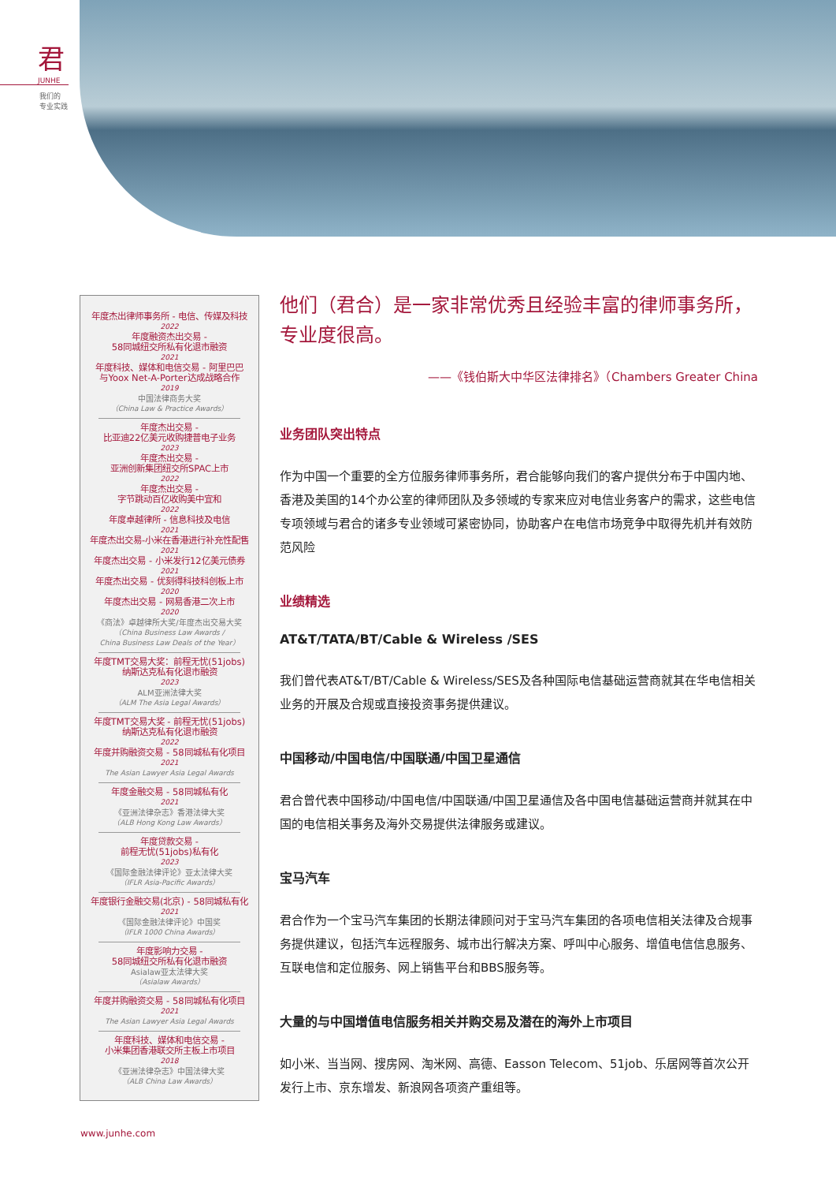君
JUNHE
我们的
专业实践
年度杰出律师事务所 - 电信、传媒及科技
2022
年度融资杰出交易 -
58同城纽交所私有化退市融资
2021
年度科技、媒体和电信交易 - 阿里巴巴
与Yoox Net-A-Porter达成战略合作
2019
中国法律商务大奖
（China Law & Practice Awards）
年度杰出交易 -
比亚迪22亿美元收购捷普电子业务
2023
年度杰出交易 -
亚洲创新集团纽交所SPAC上市
2022
年度杰出交易 -
字节跳动百亿收购美中宜和
2022
年度卓越律所 - 信息科技及电信
2021
年度杰出交易-小米在香港进行补充性配售
2021
年度杰出交易 - 小米发行12亿美元债券
2021
年度杰出交易 - 优刻得科技科创板上市
2020
年度杰出交易 - 网易香港二次上市
2020
《商法》卓越律所大奖/年度杰出交易大奖
（China Business Law Awards /
China Business Law Deals of the Year）
年度TMT交易大奖：前程无忧(51jobs)
纳斯达克私有化退市融资
2023
ALM亚洲法律大奖
（ALM The Asia Legal Awards）
年度TMT交易大奖 - 前程无忧(51jobs)
纳斯达克私有化退市融资
2022
年度并购融资交易 - 58同城私有化项目
2021
The Asian Lawyer Asia Legal Awards
年度金融交易 - 58同城私有化
2021
《亚洲法律杂志》香港法律大奖
（ALB Hong Kong Law Awards）
年度贷款交易 -
前程无忧(51jobs)私有化
2023
《国际金融法律评论》亚太法律大奖
（IFLR Asia-Pacific Awards）
年度银行金融交易(北京) - 58同城私有化
2021
《国际金融法律评论》中国奖
（IFLR 1000 China Awards）
年度影响力交易 -
58同城纽交所私有化退市融资
Asialaw亚太法律大奖
（Asialaw Awards）
年度并购融资交易 - 58同城私有化项目
2021
The Asian Lawyer Asia Legal Awards
年度科技、媒体和电信交易 -
小米集团香港联交所主板上市项目
2018
《亚洲法律杂志》中国法律大奖
（ALB China Law Awards）
他们（君合）是一家非常优秀且经验丰富的律师事务所，专业度很高。
——《钱伯斯大中华区法律排名》（Chambers Greater China
业务团队突出特点
作为中国一个重要的全方位服务律师事务所，君合能够向我们的客户提供分布于中国内地、香港及美国的14个办公室的律师团队及多领域的专家来应对电信业务客户的需求，这些电信专项领域与君合的诸多专业领域可紧密协同，协助客户在电信市场竞争中取得先机并有效防范风险
业绩精选
AT&T/TATA/BT/Cable & Wireless /SES
我们曾代表AT&T/BT/Cable & Wireless/SES及各种国际电信基础运营商就其在华电信相关业务的开展及合规或直接投资事务提供建议。
中国移动/中国电信/中国联通/中国卫星通信
君合曾代表中国移动/中国电信/中国联通/中国卫星通信及各中国电信基础运营商并就其在中国的电信相关事务及海外交易提供法律服务或建议。
宝马汽车
君合作为一个宝马汽车集团的长期法律顾问对于宝马汽车集团的各项电信相关法律及合规事务提供建议，包括汽车远程服务、城市出行解决方案、呼叫中心服务、增值电信信息服务、互联电信和定位服务、网上销售平台和BBS服务等。
大量的与中国增值电信服务相关并购交易及潜在的海外上市项目
如小米、当当网、搜房网、淘米网、高德、Easson Telecom、51job、乐居网等首次公开发行上市、京东增发、新浪网各项资产重组等。
www.junhe.com